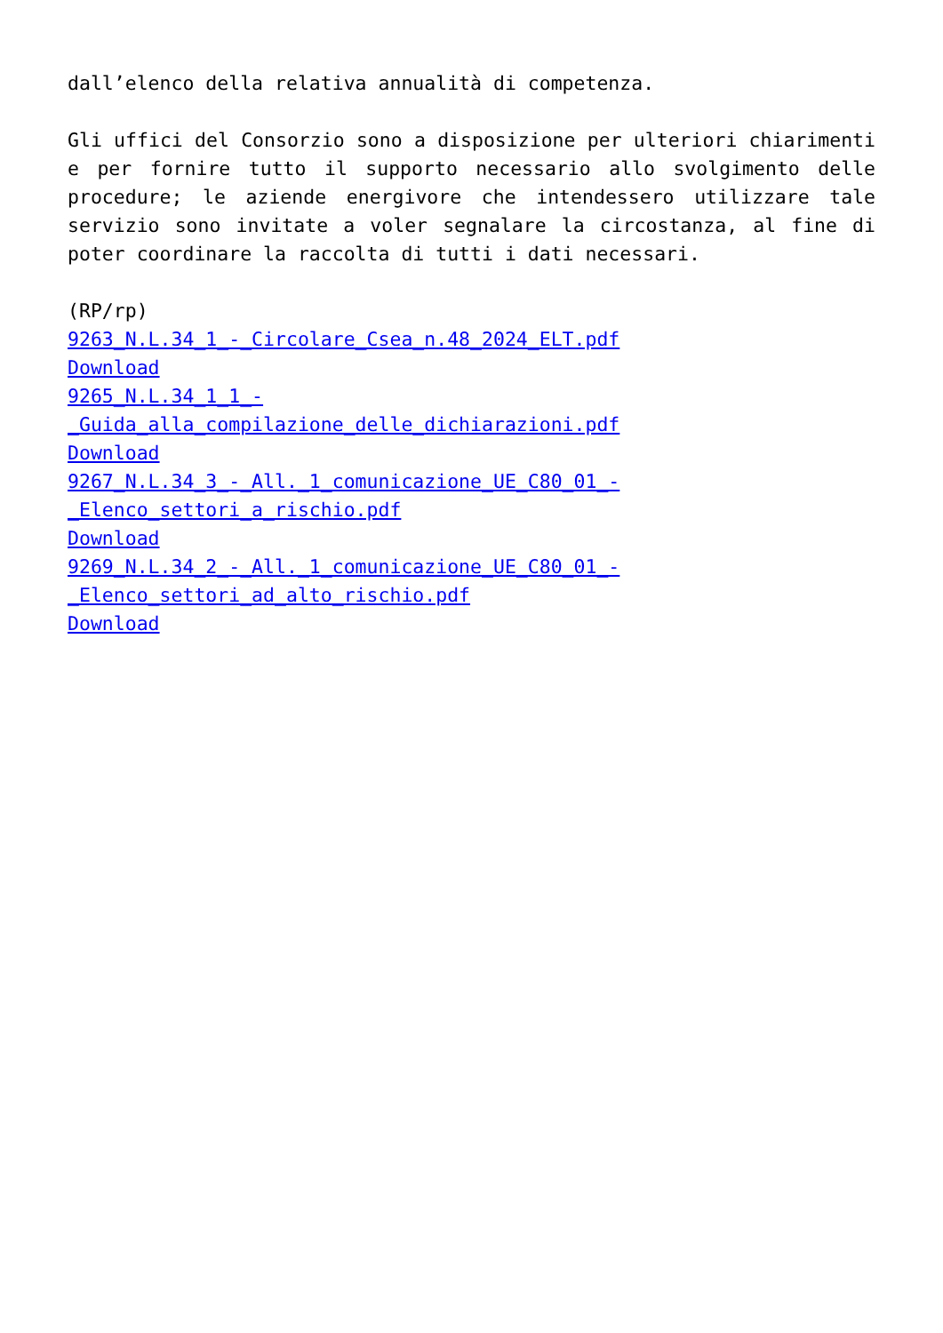dall’elenco della relativa annualità di competenza.
Gli uffici del Consorzio sono a disposizione per ulteriori chiarimenti e per fornire tutto il supporto necessario allo svolgimento delle procedure; le aziende energivore che intendessero utilizzare tale servizio sono invitate a voler segnalare la circostanza, al fine di poter coordinare la raccolta di tutti i dati necessari.
(RP/rp)
9263_N.L.34_1_-_Circolare_Csea_n.48_2024_ELT.pdf
Download
9265_N.L.34_1_1_-
_Guida_alla_compilazione_delle_dichiarazioni.pdf
Download
9267_N.L.34_3_-_All._1_comunicazione_UE_C80_01_-
_Elenco_settori_a_rischio.pdf
Download
9269_N.L.34_2_-_All._1_comunicazione_UE_C80_01_-
_Elenco_settori_ad_alto_rischio.pdf
Download